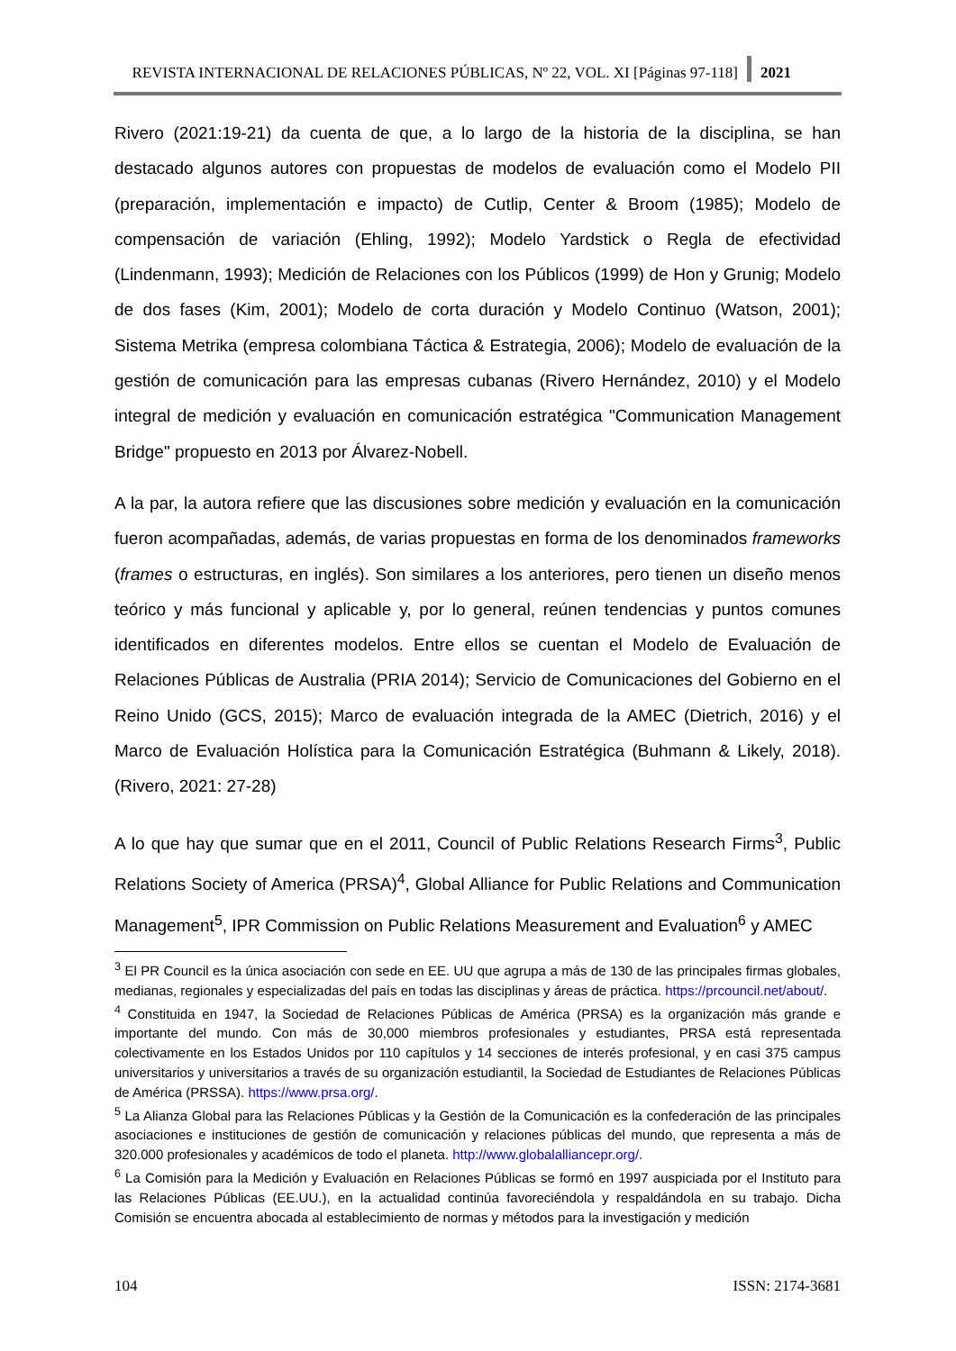REVISTA INTERNACIONAL DE RELACIONES PÚBLICAS, Nº 22, VOL. XI [Páginas 97-118]
2021
Rivero (2021:19-21) da cuenta de que, a lo largo de la historia de la disciplina, se han destacado algunos autores con propuestas de modelos de evaluación como el Modelo PII (preparación, implementación e impacto) de Cutlip, Center & Broom (1985); Modelo de compensación de variación (Ehling, 1992); Modelo Yardstick o Regla de efectividad (Lindenmann, 1993); Medición de Relaciones con los Públicos (1999) de Hon y Grunig; Modelo de dos fases (Kim, 2001); Modelo de corta duración y Modelo Continuo (Watson, 2001); Sistema Metrika (empresa colombiana Táctica & Estrategia, 2006); Modelo de evaluación de la gestión de comunicación para las empresas cubanas (Rivero Hernández, 2010) y el Modelo integral de medición y evaluación en comunicación estratégica "Communication Management Bridge" propuesto en 2013 por Álvarez-Nobell.
A la par, la autora refiere que las discusiones sobre medición y evaluación en la comunicación fueron acompañadas, además, de varias propuestas en forma de los denominados frameworks (frames o estructuras, en inglés). Son similares a los anteriores, pero tienen un diseño menos teórico y más funcional y aplicable y, por lo general, reúnen tendencias y puntos comunes identificados en diferentes modelos. Entre ellos se cuentan el Modelo de Evaluación de Relaciones Públicas de Australia (PRIA 2014); Servicio de Comunicaciones del Gobierno en el Reino Unido (GCS, 2015); Marco de evaluación integrada de la AMEC (Dietrich, 2016) y el Marco de Evaluación Holística para la Comunicación Estratégica (Buhmann & Likely, 2018). (Rivero, 2021: 27-28)
A lo que hay que sumar que en el 2011, Council of Public Relations Research Firms<sup>3</sup>, Public Relations Society of America (PRSA)<sup>4</sup>, Global Alliance for Public Relations and Communication Management<sup>5</sup>, IPR Commission on Public Relations Measurement and Evaluation<sup>6</sup> y AMEC
<sup>3</sup> El PR Council es la única asociación con sede en EE. UU que agrupa a más de 130 de las principales firmas globales, medianas, regionales y especializadas del país en todas las disciplinas y áreas de práctica. https://prcouncil.net/about/.
<sup>4</sup> Constituida en 1947, la Sociedad de Relaciones Públicas de América (PRSA) es la organización más grande e importante del mundo. Con más de 30,000 miembros profesionales y estudiantes, PRSA está representada colectivamente en los Estados Unidos por 110 capítulos y 14 secciones de interés profesional, y en casi 375 campus universitarios y universitarios a través de su organización estudiantil, la Sociedad de Estudiantes de Relaciones Públicas de América (PRSSA). https://www.prsa.org/.
<sup>5</sup> La Alianza Global para las Relaciones Públicas y la Gestión de la Comunicación es la confederación de las principales asociaciones e instituciones de gestión de comunicación y relaciones públicas del mundo, que representa a más de 320.000 profesionales y académicos de todo el planeta. http://www.globalalliancepr.org/.
<sup>6</sup> La Comisión para la Medición y Evaluación en Relaciones Públicas se formó en 1997 auspiciada por el Instituto para las Relaciones Públicas (EE.UU.), en la actualidad continúa favoreciéndola y respaldándola en su trabajo. Dicha Comisión se encuentra abocada al establecimiento de normas y métodos para la investigación y medición
104 ISSN: 2174-3681